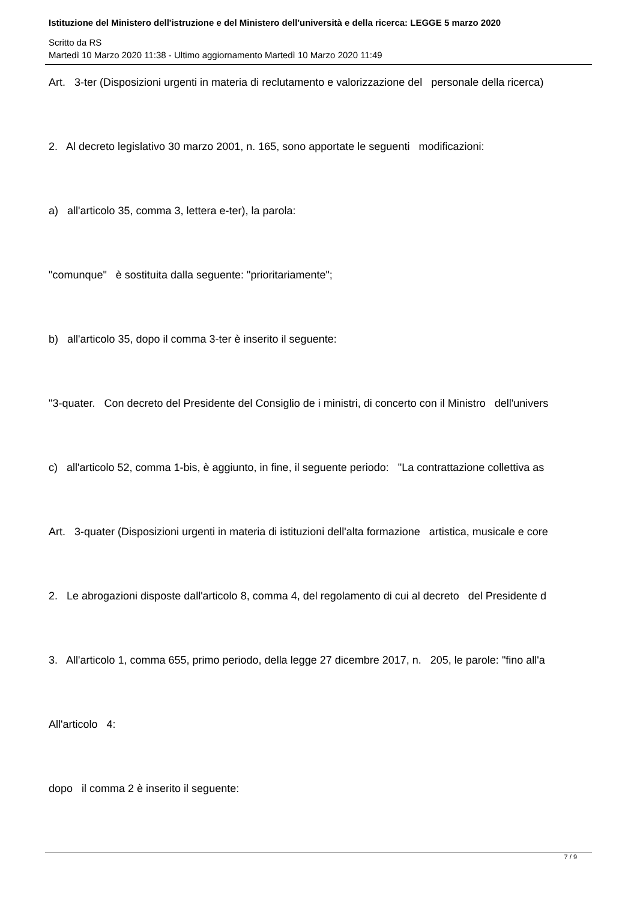Istituzione del Ministero dell'istruzione e del Ministero dell'università e della ricerca: LEGGE 5 marzo 2020
Scritto da RS
Martedì 10 Marzo 2020 11:38 - Ultimo aggiornamento Martedì 10 Marzo 2020 11:49
Art. 3-ter (Disposizioni urgenti in materia di reclutamento e valorizzazione del personale della ricerca)
2. Al decreto legislativo 30 marzo 2001, n. 165, sono apportate le seguenti modificazioni:
a) all'articolo 35, comma 3, lettera e-ter), la parola:
"comunque" è sostituita dalla seguente: "prioritariamente";
b) all'articolo 35, dopo il comma 3-ter è inserito il seguente:
"3-quater. Con decreto del Presidente del Consiglio de i ministri, di concerto con il Ministro dell'univers
c) all'articolo 52, comma 1-bis, è aggiunto, in fine, il seguente periodo: "La contrattazione collettiva as
Art. 3-quater (Disposizioni urgenti in materia di istituzioni dell'alta formazione artistica, musicale e core
2. Le abrogazioni disposte dall'articolo 8, comma 4, del regolamento di cui al decreto del Presidente d
3. All'articolo 1, comma 655, primo periodo, della legge 27 dicembre 2017, n. 205, le parole: "fino all'a
All'articolo 4:
dopo il comma 2 è inserito il seguente:
7 / 9